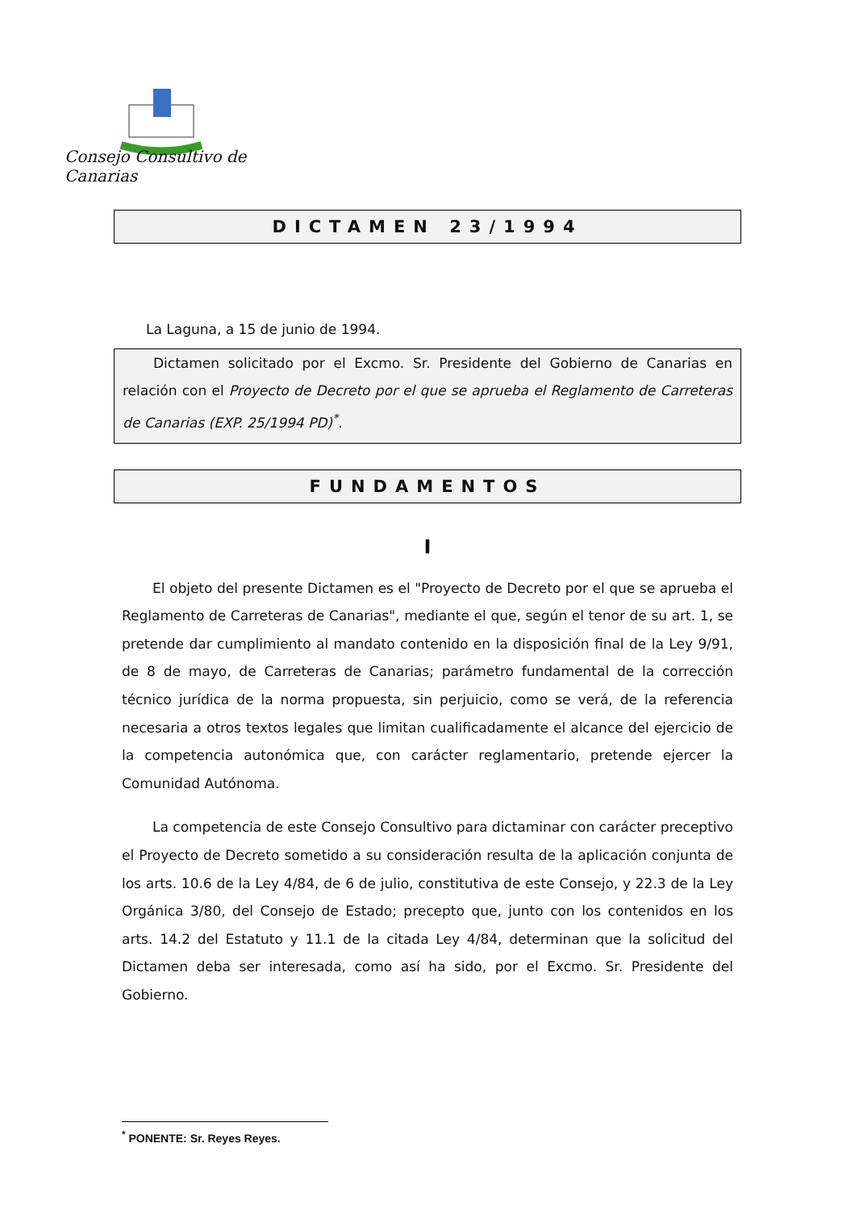Consejo Consultivo de Canarias
DICTAMEN 23/1994
La Laguna, a 15 de junio de 1994.
Dictamen solicitado por el Excmo. Sr. Presidente del Gobierno de Canarias en relación con el Proyecto de Decreto por el que se aprueba el Reglamento de Carreteras de Canarias (EXP. 25/1994 PD)<sup>*</sup>.
FUNDAMENTOS
I
El objeto del presente Dictamen es el "Proyecto de Decreto por el que se aprueba el Reglamento de Carreteras de Canarias", mediante el que, según el tenor de su art. 1, se pretende dar cumplimiento al mandato contenido en la disposición final de la Ley 9/91, de 8 de mayo, de Carreteras de Canarias; parámetro fundamental de la corrección técnico jurídica de la norma propuesta, sin perjuicio, como se verá, de la referencia necesaria a otros textos legales que limitan cualificadamente el alcance del ejercicio de la competencia autonómica que, con carácter reglamentario, pretende ejercer la Comunidad Autónoma.
La competencia de este Consejo Consultivo para dictaminar con carácter preceptivo el Proyecto de Decreto sometido a su consideración resulta de la aplicación conjunta de los arts. 10.6 de la Ley 4/84, de 6 de julio, constitutiva de este Consejo, y 22.3 de la Ley Orgánica 3/80, del Consejo de Estado; precepto que, junto con los contenidos en los arts. 14.2 del Estatuto y 11.1 de la citada Ley 4/84, determinan que la solicitud del Dictamen deba ser interesada, como así ha sido, por el Excmo. Sr. Presidente del Gobierno.
<sup>*</sup> PONENTE: Sr. Reyes Reyes.